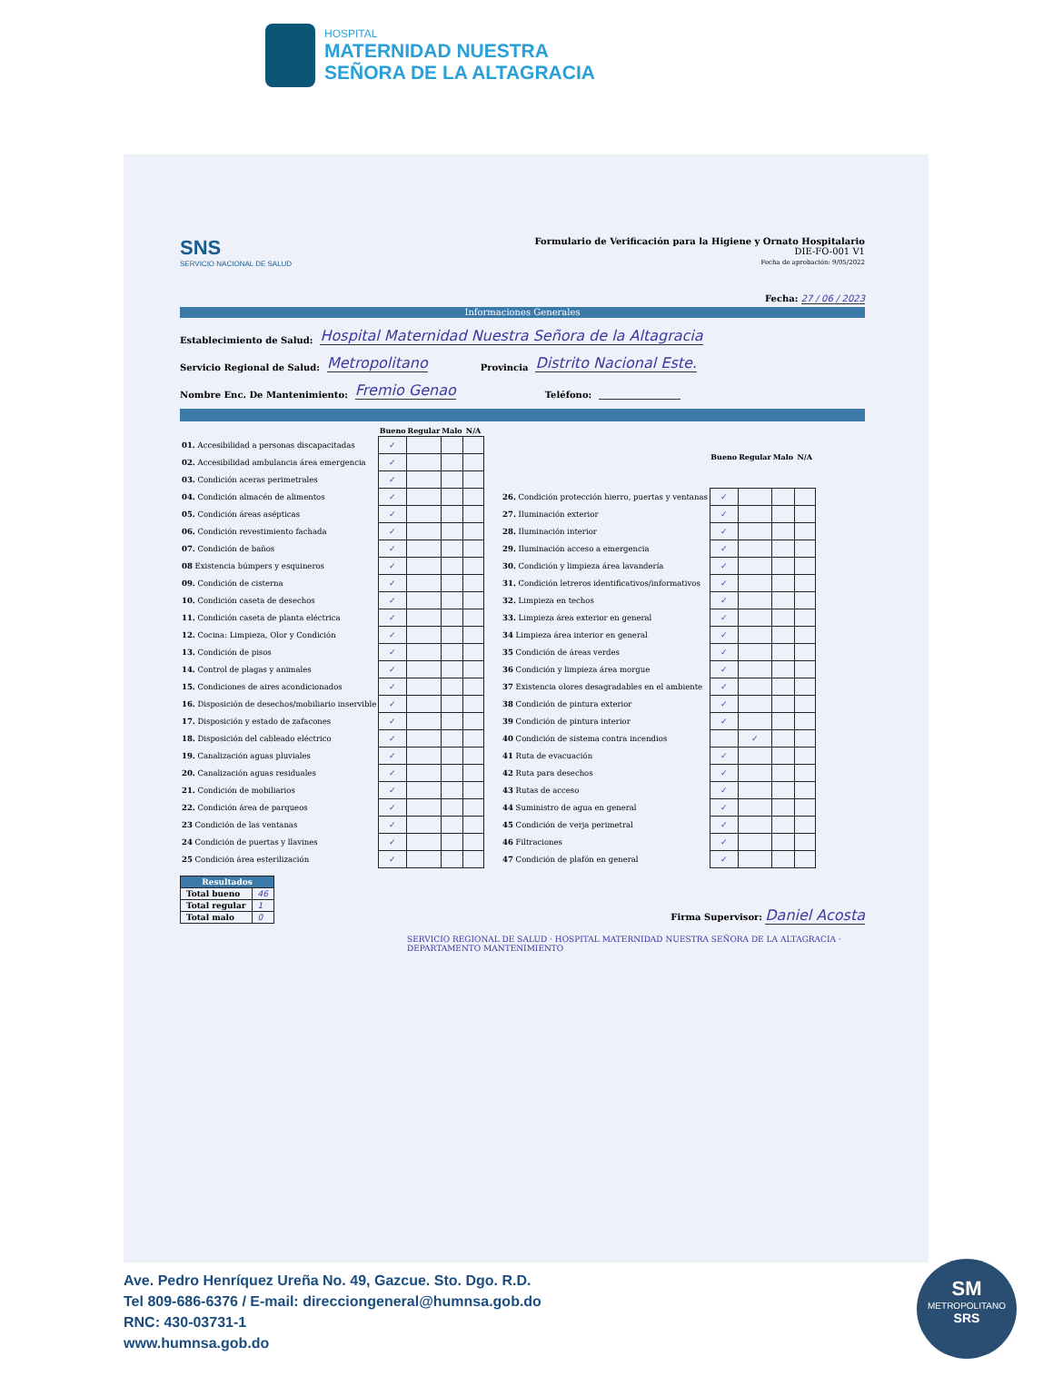HOSPITAL
MATERNIDAD NUESTRA
SEÑORA DE LA ALTAGRACIA
SNS
SERVICIO NACIONAL DE SALUD
Formulario de Verificación para la Higiene y Ornato Hospitalario
DIE-FO-001 V1
Fecha de aprobación: 9/05/2022
Fecha: 27 / 06 / 2023
Informaciones Generales
Establecimiento de Salud: Hospital Maternidad Nuestra Señora de la Altagracia
Servicio Regional de Salud: Metropolitano Provincia Distrito Nacional Este.
Nombre Enc. De Mantenimiento: Fremio Genao Teléfono:
| | Bueno | Regular | Malo | N/A |
| --- | --- | --- | --- | --- |
| 01. Accesibilidad a personas discapacitadas | ✓ | | | |
| 02. Accesibilidad ambulancia área emergencia | ✓ | | | |
| 03. Condición aceras perimetrales | ✓ | | | |
| 04. Condición almacén de alimentos | ✓ | | | |
| 05. Condición áreas asépticas | ✓ | | | |
| 06. Condición revestimiento fachada | ✓ | | | |
| 07. Condición de baños | ✓ | | | |
| 08 Existencia búmpers y esquineros | ✓ | | | |
| 09. Condición de cisterna | ✓ | | | |
| 10. Condición caseta de desechos | ✓ | | | |
| 11. Condición caseta de planta eléctrica | ✓ | | | |
| 12. Cocina: Limpieza, Olor y Condición | ✓ | | | |
| 13. Condición de pisos | ✓ | | | |
| 14. Control de plagas y animales | ✓ | | | |
| 15. Condiciones de aires acondicionados | ✓ | | | |
| 16. Disposición de desechos/mobiliario inservible | ✓ | | | |
| 17. Disposición y estado de zafacones | ✓ | | | |
| 18. Disposición del cableado eléctrico | ✓ | | | |
| 19. Canalización aguas pluviales | ✓ | | | |
| 20. Canalización aguas residuales | ✓ | | | |
| 21. Condición de mobiliarios | ✓ | | | |
| 22. Condición área de parqueos | ✓ | | | |
| 23 Condición de las ventanas | ✓ | | | |
| 24 Condición de puertas y llavines | ✓ | | | |
| 25 Condición área esterilización | ✓ | | | |
| | Bueno | Regular | Malo | N/A |
| --- | --- | --- | --- | --- |
| 26. Condición protección hierro, puertas y ventanas | ✓ | | | |
| 27. Iluminación exterior | ✓ | | | |
| 28. Iluminación interior | ✓ | | | |
| 29. Iluminación acceso a emergencia | ✓ | | | |
| 30. Condición y limpieza área lavandería | ✓ | | | |
| 31. Condición letreros identificativos/informativos | ✓ | | | |
| 32. Limpieza en techos | ✓ | | | |
| 33. Limpieza área exterior en general | ✓ | | | |
| 34 Limpieza área interior en general | ✓ | | | |
| 35 Condición de áreas verdes | ✓ | | | |
| 36 Condición y limpieza área morgue | ✓ | | | |
| 37 Existencia olores desagradables en el ambiente | ✓ | | | |
| 38 Condición de pintura exterior | ✓ | | | |
| 39 Condición de pintura interior | ✓ | | | |
| 40 Condición de sistema contra incendios | | ✓ | | |
| 41 Ruta de evacuación | ✓ | | | |
| 42 Ruta para desechos | ✓ | | | |
| 43 Rutas de acceso | ✓ | | | |
| 44 Suministro de agua en general | ✓ | | | |
| 45 Condición de verja perimetral | ✓ | | | |
| 46 Filtraciones | ✓ | | | |
| 47 Condición de plafón en general | ✓ | | | |
| Resultados | |
| --- | --- |
| Total bueno | 46 |
| Total regular | 1 |
| Total malo | 0 |
Firma Supervisor: Daniel Acosta
SERVICIO REGIONAL DE SALUD · HOSPITAL MATERNIDAD NUESTRA SEÑORA DE LA ALTAGRACIA · DEPARTAMENTO MANTENIMIENTO
Ave. Pedro Henríquez Ureña No. 49, Gazcue. Sto. Dgo. R.D.
Tel 809-686-6376 / E-mail: direcciongeneral@humnsa.gob.do
RNC: 430-03731-1
www.humnsa.gob.do
SM
METROPOLITANO
SRS